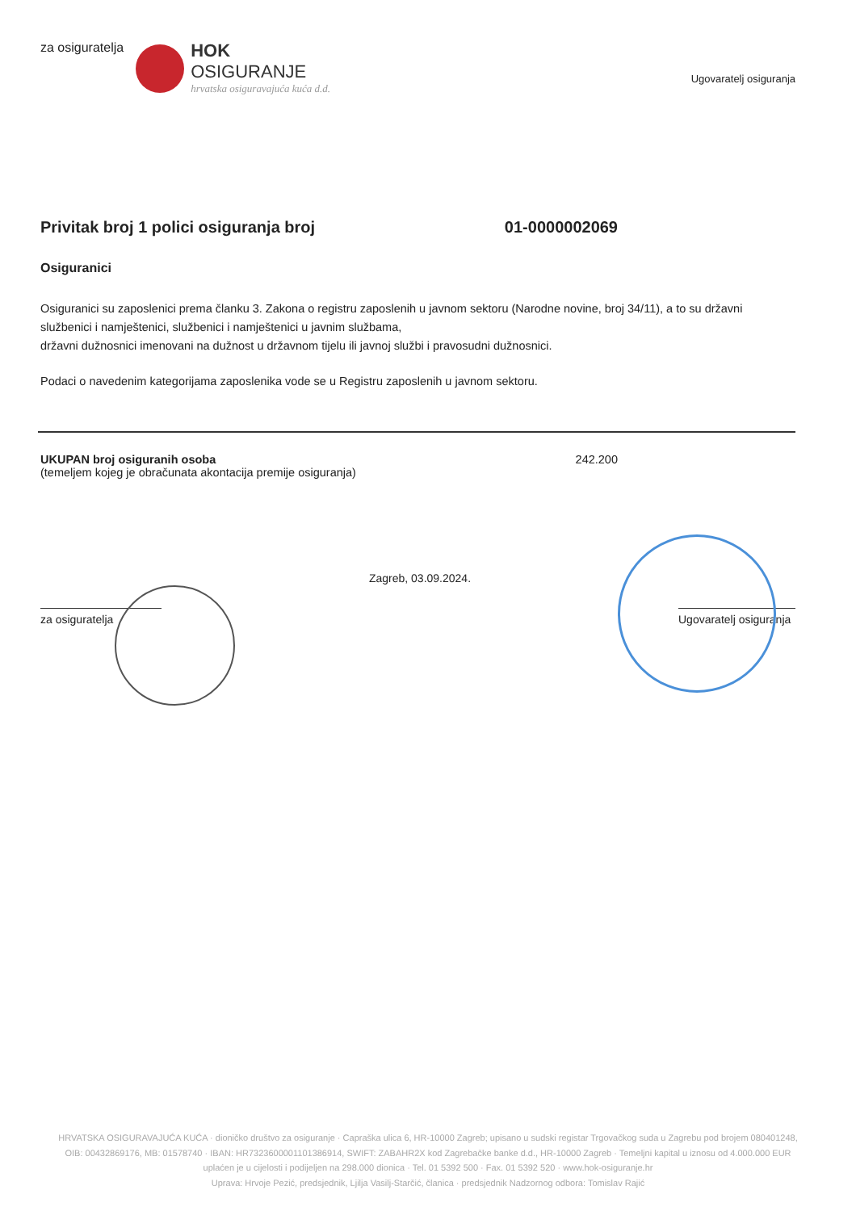za osiguratelja
HOK
OSIGURANJE
hrvatska osiguravajuća kuća d.d.
Ugovaratelj osiguranja
Privitak broj 1 polici osiguranja broj 01-0000002069
Osiguranici
Osiguranici su zaposlenici prema članku 3. Zakona o registru zaposlenih u javnom sektoru (Narodne novine, broj 34/11), a to su državni službenici i namještenici, službenici i namještenici u javnim službama,
državni dužnosnici imenovani na dužnost u državnom tijelu ili javnoj službi i pravosudni dužnosnici.
Podaci o navedenim kategorijama zaposlenika vode se u Registru zaposlenih u javnom sektoru.
UKUPAN broj osiguranih osoba
(temeljem kojeg je obračunata akontacija premije osiguranja)
242.200
za osiguratelja
Zagreb, 03.09.2024.
Ugovaratelj osiguranja
HRVATSKA OSIGURAVAJUĆA KUĆA · dioničko društvo za osiguranje · Capraška ulica 6, HR-10000 Zagreb; upisano u sudski registar Trgovačkog suda u Zagrebu pod brojem 080401248, OIB: 00432869176, MB: 01578740 · IBAN: HR7323600001101386914, SWIFT: ZABAHR2X kod Zagrebačke banke d.d., HR-10000 Zagreb · Temeljni kapital u iznosu od 4.000.000 EUR uplaćen je u cijelosti i podijeljen na 298.000 dionica · Tel. 01 5392 500 · Fax. 01 5392 520 · www.hok-osiguranje.hr
Uprava: Hrvoje Pezić, predsjednik, Ljilja Vasilj-Starčić, članica · predsjednik Nadzornog odbora: Tomislav Rajić